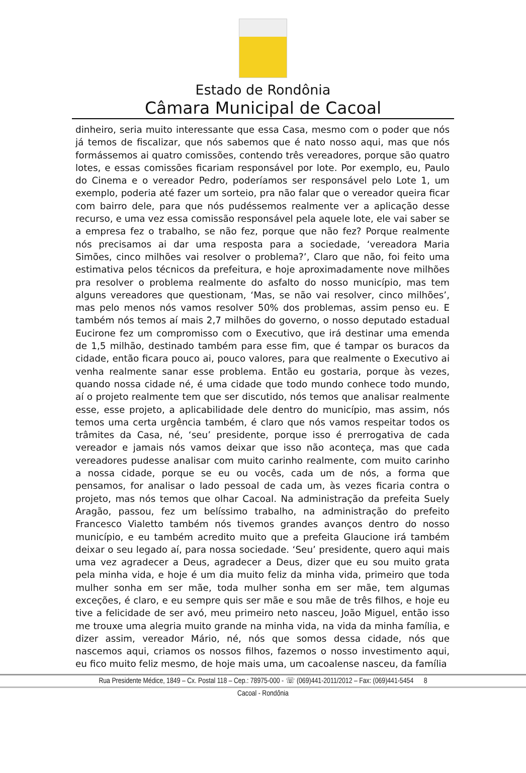Estado de Rondônia
Câmara Municipal de Cacoal
dinheiro, seria muito interessante que essa Casa, mesmo com o poder que nós já temos de fiscalizar, que nós sabemos que é nato nosso aqui, mas que nós formássemos ai quatro comissões, contendo três vereadores, porque são quatro lotes, e essas comissões ficariam responsável por lote. Por exemplo, eu, Paulo do Cinema e o vereador Pedro, poderíamos ser responsável pelo Lote 1, um exemplo, poderia até fazer um sorteio, pra não falar que o vereador queira ficar com bairro dele, para que nós pudéssemos realmente ver a aplicação desse recurso, e uma vez essa comissão responsável pela aquele lote, ele vai saber se a empresa fez o trabalho, se não fez, porque que não fez? Porque realmente nós precisamos ai dar uma resposta para a sociedade, ‘vereadora Maria Simões, cinco milhões vai resolver o problema?’, Claro que não, foi feito uma estimativa pelos técnicos da prefeitura, e hoje aproximadamente nove milhões pra resolver o problema realmente do asfalto do nosso município, mas tem alguns vereadores que questionam, ‘Mas, se não vai resolver, cinco milhões’, mas pelo menos nós vamos resolver 50% dos problemas, assim penso eu. E também nós temos aí mais 2,7 milhões do governo, o nosso deputado estadual Eucirone fez um compromisso com o Executivo, que irá destinar uma emenda de 1,5 milhão, destinado também para esse fim, que é tampar os buracos da cidade, então ficara pouco ai, pouco valores, para que realmente o Executivo ai venha realmente sanar esse problema. Então eu gostaria, porque às vezes, quando nossa cidade né, é uma cidade que todo mundo conhece todo mundo, aí o projeto realmente tem que ser discutido, nós temos que analisar realmente esse, esse projeto, a aplicabilidade dele dentro do município, mas assim, nós temos uma certa urgência também, é claro que nós vamos respeitar todos os trâmites da Casa, né, ‘seu’ presidente, porque isso é prerrogativa de cada vereador e jamais nós vamos deixar que isso não aconteça, mas que cada vereadores pudesse analisar com muito carinho realmente, com muito carinho a nossa cidade, porque se eu ou vocês, cada um de nós, a forma que pensamos, for analisar o lado pessoal de cada um, às vezes ficaria contra o projeto, mas nós temos que olhar Cacoal. Na administração da prefeita Suely Aragão, passou, fez um belíssimo trabalho, na administração do prefeito Francesco Vialetto também nós tivemos grandes avanços dentro do nosso município, e eu também acredito muito que a prefeita Glaucione irá também deixar o seu legado aí, para nossa sociedade. ‘Seu’ presidente, quero aqui mais uma vez agradecer a Deus, agradecer a Deus, dizer que eu sou muito grata pela minha vida, e hoje é um dia muito feliz da minha vida, primeiro que toda mulher sonha em ser mãe, toda mulher sonha em ser mãe, tem algumas exceções, é claro, e eu sempre quis ser mãe e sou mãe de três filhos, e hoje eu tive a felicidade de ser avó, meu primeiro neto nasceu, João Miguel, então isso me trouxe uma alegria muito grande na minha vida, na vida da minha família, e dizer assim, vereador Mário, né, nós que somos dessa cidade, nós que nascemos aqui, criamos os nossos filhos, fazemos o nosso investimento aqui, eu fico muito feliz mesmo, de hoje mais uma, um cacoalense nasceu, da família
Rua Presidente Médice, 1849 – Cx. Postal 118 – Cep.: 78975-000 - ☏ (069)441-2011/2012 – Fax: (069)441-5454 8
Cacoal - Rondônia